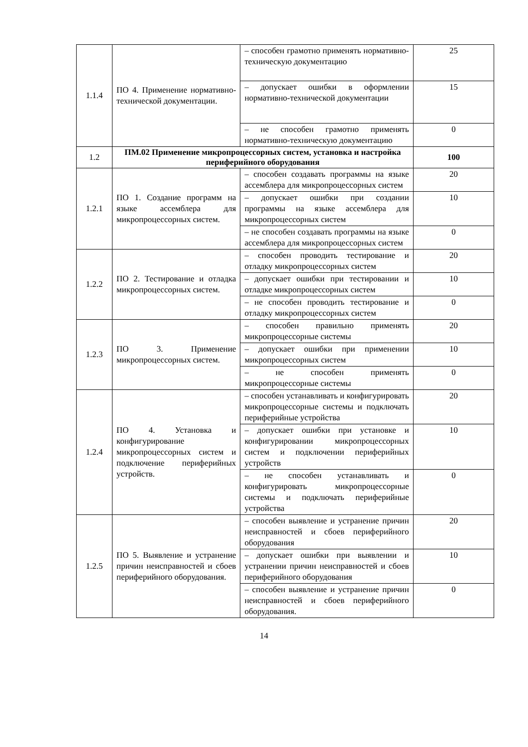| 1.1.4 | ПО 4. Применение нормативно-технической документации. | – способен грамотно применять нормативно-техническую документацию | 25 |
| | | – допускает ошибки в оформлении нормативно-технической документации | 15 |
| | | – не способен грамотно применять нормативно-техническую документацию | 0 |
| 1.2 | ПМ.02 Применение микропроцессорных систем, установка и настройка периферийного оборудования | | 100 |
| 1.2.1 | ПО 1. Создание программ на языке ассемблера для микропроцессорных систем. | – способен создавать программы на языке ассемблера для микропроцессорных систем | 20 |
| | | – допускает ошибки при создании программы на языке ассемблера для микропроцессорных систем | 10 |
| | | – не способен создавать программы на языке ассемблера для микропроцессорных систем | 0 |
| 1.2.2 | ПО 2. Тестирование и отладка микропроцессорных систем. | – способен проводить тестирование и отладку микропроцессорных систем | 20 |
| | | – допускает ошибки при тестировании и отладке микропроцессорных систем | 10 |
| | | – не способен проводить тестирование и отладку микропроцессорных систем | 0 |
| 1.2.3 | ПО 3. Применение микропроцессорных систем. | – способен правильно применять микропроцессорные системы | 20 |
| | | – допускает ошибки при применении микропроцессорных систем | 10 |
| | | – не способен применять микропроцессорные системы | 0 |
| 1.2.4 | ПО 4. Установка и конфигурирование микропроцессорных систем и подключение периферийных устройств. | – способен устанавливать и конфигурировать микропроцессорные системы и подключать периферийные устройства | 20 |
| | | – допускает ошибки при установке и конфигурировании микропроцессорных систем и подключении периферийных устройств | 10 |
| | | – не способен устанавливать и конфигурировать микропроцессорные системы и подключать периферийные устройства | 0 |
| 1.2.5 | ПО 5. Выявление и устранение причин неисправностей и сбоев периферийного оборудования. | – способен выявление и устранение причин неисправностей и сбоев периферийного оборудования | 20 |
| | | – допускает ошибки при выявлении и устранении причин неисправностей и сбоев периферийного оборудования | 10 |
| | | – способен выявление и устранение причин неисправностей и сбоев периферийного оборудования. | 0 |
14